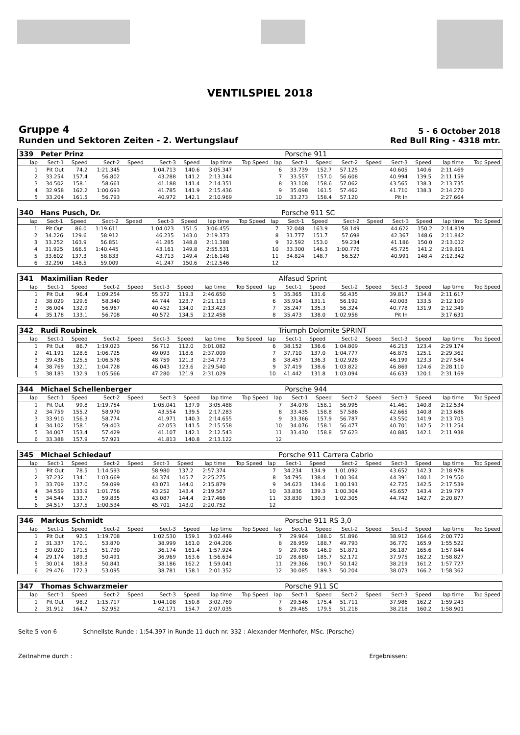VENTILSPIEL 2018
Gruppe 4
Runden und Sektoren Zeiten - 2. Wertungslauf
5 - 6 October 2018
Red Bull Ring - 4318 mtr.
| 339 | Peter Prinz | | | | | | | | | Porsche 911 | | | | | | | |
| lap | Sect-1 | Speed | Sect-2 | Speed | Sect-3 | Speed | lap time | Top Speed | lap | Sect-1 | Speed | Sect-2 | Speed | Sect-3 | Speed | lap time | Top Speed |
| 1 | Pit Out | 74.2 | 1:21.345 | | 1:04.713 | 140.6 | 3:05.347 | | 6 | 33.739 | 152.7 | 57.125 | | 40.605 | 140.6 | 2:11.469 | |
| 2 | 33.254 | 157.4 | 56.802 | | 43.288 | 141.2 | 2:13.344 | | 7 | 33.557 | 157.0 | 56.608 | | 40.994 | 139.5 | 2:11.159 | |
| 3 | 34.502 | 158.1 | 58.661 | | 41.188 | 141.4 | 2:14.351 | | 8 | 33.108 | 158.6 | 57.062 | | 43.565 | 138.3 | 2:13.735 | |
| 4 | 32.958 | 162.2 | 1:00.693 | | 41.785 | 141.9 | 2:15.436 | | 9 | 35.098 | 161.5 | 57.462 | | 41.710 | 138.3 | 2:14.270 | |
| 5 | 33.204 | 161.5 | 56.793 | | 40.972 | 142.1 | 2:10.969 | | 10 | 33.273 | 158.4 | 57.120 | | Pit In | | 2:27.664 | |
| 340 | Hans Pusch, Dr. | | | | | | | | | Porsche 911 SC | | | | | | | |
| lap | Sect-1 | Speed | Sect-2 | Speed | Sect-3 | Speed | lap time | Top Speed | lap | Sect-1 | Speed | Sect-2 | Speed | Sect-3 | Speed | lap time | Top Speed |
| 1 | Pit Out | 86.0 | 1:19.611 | | 1:04.023 | 151.5 | 3:06.455 | | 7 | 32.048 | 163.9 | 58.149 | | 44.622 | 150.2 | 2:14.819 | |
| 2 | 34.226 | 129.6 | 58.912 | | 46.235 | 143.0 | 2:19.373 | | 8 | 31.777 | 151.7 | 57.698 | | 42.367 | 148.6 | 2:11.842 | |
| 3 | 33.252 | 163.9 | 56.851 | | 41.285 | 148.8 | 2:11.388 | | 9 | 32.592 | 153.0 | 59.234 | | 41.186 | 150.0 | 2:13.012 | |
| 4 | 31.925 | 166.5 | 1:40.445 | | 43.161 | 149.8 | 2:55.531 | | 10 | 33.300 | 146.3 | 1:00.776 | | 45.725 | 141.2 | 2:19.801 | |
| 5 | 33.602 | 137.3 | 58.833 | | 43.713 | 149.4 | 2:16.148 | | 11 | 34.824 | 148.7 | 56.527 | | 40.991 | 148.4 | 2:12.342 | |
| 6 | 32.290 | 148.5 | 59.009 | | 41.247 | 150.6 | 2:12.546 | | 12 | | | | | | | | |
| 341 | Maximilian Reder | | | | | | | | | Alfasud Sprint | | | | | | | |
| lap | Sect-1 | Speed | Sect-2 | Speed | Sect-3 | Speed | lap time | Top Speed | lap | Sect-1 | Speed | Sect-2 | Speed | Sect-3 | Speed | lap time | Top Speed |
| 1 | Pit Out | 96.4 | 1:09.254 | | 55.372 | 119.3 | 2:46.650 | | 5 | 35.365 | 131.6 | 56.435 | | 39.817 | 134.8 | 2:11.617 | |
| 2 | 38.029 | 129.6 | 58.340 | | 44.744 | 123.7 | 2:21.113 | | 6 | 35.914 | 131.1 | 56.192 | | 40.003 | 133.5 | 2:12.109 | |
| 3 | 36.004 | 132.9 | 56.967 | | 40.452 | 134.0 | 2:13.423 | | 7 | 35.247 | 135.3 | 56.324 | | 40.778 | 131.9 | 2:12.349 | |
| 4 | 35.178 | 133.1 | 56.708 | | 40.572 | 134.5 | 2:12.458 | | 8 | 35.473 | 138.0 | 1:02.958 | | Pit In | | 3:17.631 | |
| 342 | Rudi Roubinek | | | | | | | | | Triumph Dolomite SPRINT | | | | | | | |
| lap | Sect-1 | Speed | Sect-2 | Speed | Sect-3 | Speed | lap time | Top Speed | lap | Sect-1 | Speed | Sect-2 | Speed | Sect-3 | Speed | lap time | Top Speed |
| 1 | Pit Out | 86.7 | 1:19.023 | | 56.712 | 112.0 | 3:01.082 | | 6 | 38.152 | 136.6 | 1:04.809 | | 46.213 | 123.4 | 2:29.174 | |
| 2 | 41.191 | 128.6 | 1:06.725 | | 49.093 | 118.6 | 2:37.009 | | 7 | 37.710 | 137.0 | 1:04.777 | | 46.875 | 125.1 | 2:29.362 | |
| 3 | 39.436 | 125.5 | 1:06.578 | | 48.759 | 121.3 | 2:34.773 | | 8 | 38.457 | 136.3 | 1:02.928 | | 46.199 | 123.3 | 2:27.584 | |
| 4 | 38.769 | 132.1 | 1:04.728 | | 46.043 | 123.6 | 2:29.540 | | 9 | 37.419 | 138.6 | 1:03.822 | | 46.869 | 124.6 | 2:28.110 | |
| 5 | 38.183 | 132.9 | 1:05.566 | | 47.280 | 121.9 | 2:31.029 | | 10 | 41.442 | 131.8 | 1:03.094 | | 46.633 | 120.1 | 2:31.169 | |
| 344 | Michael Schellenberger | | | | | | | | | Porsche 944 | | | | | | | |
| lap | Sect-1 | Speed | Sect-2 | Speed | Sect-3 | Speed | lap time | Top Speed | lap | Sect-1 | Speed | Sect-2 | Speed | Sect-3 | Speed | lap time | Top Speed |
| 1 | Pit Out | 99.8 | 1:19.754 | | 1:05.041 | 137.9 | 3:05.488 | | 7 | 34.078 | 158.1 | 56.995 | | 41.461 | 140.8 | 2:12.534 | |
| 2 | 34.759 | 155.2 | 58.970 | | 43.554 | 139.5 | 2:17.283 | | 8 | 33.435 | 158.8 | 57.586 | | 42.665 | 140.8 | 2:13.686 | |
| 3 | 33.910 | 156.3 | 58.774 | | 41.971 | 140.3 | 2:14.655 | | 9 | 33.366 | 157.9 | 56.787 | | 43.550 | 141.9 | 2:13.703 | |
| 4 | 34.102 | 158.1 | 59.403 | | 42.053 | 141.5 | 2:15.558 | | 10 | 34.076 | 158.1 | 56.477 | | 40.701 | 142.5 | 2:11.254 | |
| 5 | 34.007 | 153.4 | 57.429 | | 41.107 | 142.1 | 2:12.543 | | 11 | 33.430 | 158.8 | 57.623 | | 40.885 | 142.1 | 2:11.938 | |
| 6 | 33.388 | 157.9 | 57.921 | | 41.813 | 140.8 | 2:13.122 | | 12 | | | | | | | | |
| 345 | Michael Schiedauf | | | | | | | | | Porsche 911 Carrera Cabrio | | | | | | | |
| lap | Sect-1 | Speed | Sect-2 | Speed | Sect-3 | Speed | lap time | Top Speed | lap | Sect-1 | Speed | Sect-2 | Speed | Sect-3 | Speed | lap time | Top Speed |
| 1 | Pit Out | 78.5 | 1:14.593 | | 58.980 | 137.2 | 2:57.374 | | 7 | 34.234 | 134.9 | 1:01.092 | | 43.652 | 142.3 | 2:18.978 | |
| 2 | 37.232 | 134.1 | 1:03.669 | | 44.374 | 145.7 | 2:25.275 | | 8 | 34.795 | 138.4 | 1:00.364 | | 44.391 | 140.1 | 2:19.550 | |
| 3 | 33.709 | 137.0 | 59.099 | | 43.071 | 144.0 | 2:15.879 | | 9 | 34.623 | 134.6 | 1:00.191 | | 42.725 | 142.5 | 2:17.539 | |
| 4 | 34.559 | 133.9 | 1:01.756 | | 43.252 | 143.4 | 2:19.567 | | 10 | 33.836 | 139.3 | 1:00.304 | | 45.657 | 143.4 | 2:19.797 | |
| 5 | 34.544 | 133.7 | 59.835 | | 43.087 | 144.4 | 2:17.466 | | 11 | 33.830 | 130.3 | 1:02.305 | | 44.742 | 142.7 | 2:20.877 | |
| 6 | 34.517 | 137.5 | 1:00.534 | | 45.701 | 143.0 | 2:20.752 | | 12 | | | | | | | | |
| 346 | Markus Schmidt | | | | | | | | | Porsche 911 RS 3,0 | | | | | | | |
| lap | Sect-1 | Speed | Sect-2 | Speed | Sect-3 | Speed | lap time | Top Speed | lap | Sect-1 | Speed | Sect-2 | Speed | Sect-3 | Speed | lap time | Top Speed |
| 1 | Pit Out | 92.5 | 1:19.708 | | 1:02.530 | 159.1 | 3:02.449 | | 7 | 29.964 | 188.0 | 51.896 | | 38.912 | 164.6 | 2:00.772 | |
| 2 | 31.337 | 170.1 | 53.870 | | 38.999 | 161.0 | 2:04.206 | | 8 | 28.959 | 188.7 | 49.793 | | 36.770 | 165.9 | 1:55.522 | |
| 3 | 30.020 | 171.5 | 51.730 | | 36.174 | 161.4 | 1:57.924 | | 9 | 29.786 | 146.9 | 51.871 | | 36.187 | 165.6 | 1:57.844 | |
| 4 | 29.174 | 189.3 | 50.491 | | 36.969 | 163.6 | 1:56.634 | | 10 | 28.680 | 185.7 | 52.172 | | 37.975 | 162.2 | 1:58.827 | |
| 5 | 30.014 | 183.8 | 50.841 | | 38.186 | 162.2 | 1:59.041 | | 11 | 29.366 | 190.7 | 50.142 | | 38.219 | 161.2 | 1:57.727 | |
| 6 | 29.476 | 172.3 | 53.095 | | 38.781 | 158.1 | 2:01.352 | | 12 | 30.085 | 189.3 | 50.204 | | 38.073 | 166.2 | 1:58.362 | |
| 347 | Thomas Schwarzmeier | | | | | | | | | Porsche 911 SC | | | | | | | |
| lap | Sect-1 | Speed | Sect-2 | Speed | Sect-3 | Speed | lap time | Top Speed | lap | Sect-1 | Speed | Sect-2 | Speed | Sect-3 | Speed | lap time | Top Speed |
| 1 | Pit Out | 98.2 | 1:15.717 | | 1:04.108 | 150.8 | 3:02.769 | | 7 | 29.546 | 175.4 | 51.711 | | 37.986 | 162.2 | 1:59.243 | |
| 2 | 31.912 | 164.7 | 52.952 | | 42.171 | 154.7 | 2:07.035 | | 8 | 29.465 | 179.5 | 51.218 | | 38.218 | 160.2 | 1:58.901 | |
Seite 5 von 6 Schnellste Runde : 1:54.397 in Runde 11 duch nr. 332 : Alexander Menhofer, MSc. (Porsche)
Zeitnahme durch : Ergebnissen: